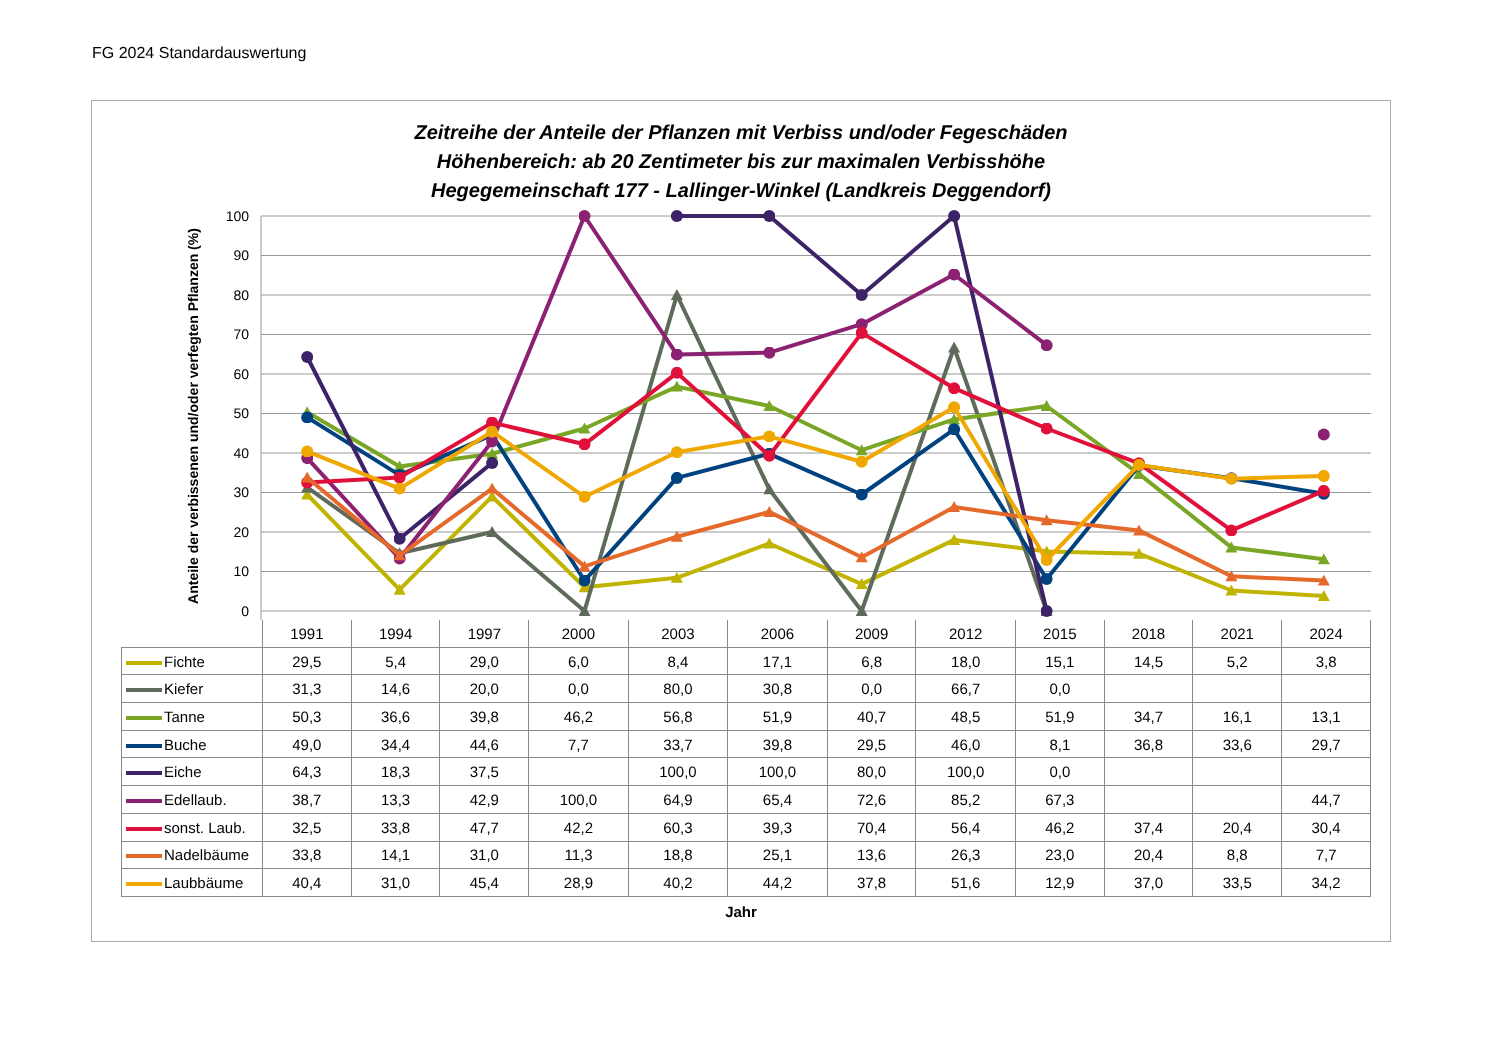FG 2024 Standardauswertung
Zeitreihe der Anteile der Pflanzen mit Verbiss und/oder Fegeschäden
Höhenbereich: ab 20 Zentimeter bis zur maximalen Verbisshöhe
Hegegemeinschaft 177 - Lallinger-Winkel (Landkreis Deggendorf)
100
90
80
70
60
50
40
30
20
10
0
Anteile der verbissenen und/oder verfegten Pflanzen (%)
| | 1991 | 1994 | 1997 | 2000 | 2003 | 2006 | 2009 | 2012 | 2015 | 2018 | 2021 | 2024 |
| --- | --- | --- | --- | --- | --- | --- | --- | --- | --- | --- | --- | --- |
| Fichte | 29,5 | 5,4 | 29,0 | 6,0 | 8,4 | 17,1 | 6,8 | 18,0 | 15,1 | 14,5 | 5,2 | 3,8 |
| Kiefer | 31,3 | 14,6 | 20,0 | 0,0 | 80,0 | 30,8 | 0,0 | 66,7 | 0,0 | | | |
| Tanne | 50,3 | 36,6 | 39,8 | 46,2 | 56,8 | 51,9 | 40,7 | 48,5 | 51,9 | 34,7 | 16,1 | 13,1 |
| Buche | 49,0 | 34,4 | 44,6 | 7,7 | 33,7 | 39,8 | 29,5 | 46,0 | 8,1 | 36,8 | 33,6 | 29,7 |
| Eiche | 64,3 | 18,3 | 37,5 | | 100,0 | 100,0 | 80,0 | 100,0 | 0,0 | | | |
| Edellaub. | 38,7 | 13,3 | 42,9 | 100,0 | 64,9 | 65,4 | 72,6 | 85,2 | 67,3 | | | 44,7 |
| sonst. Laub. | 32,5 | 33,8 | 47,7 | 42,2 | 60,3 | 39,3 | 70,4 | 56,4 | 46,2 | 37,4 | 20,4 | 30,4 |
| Nadelbäume | 33,8 | 14,1 | 31,0 | 11,3 | 18,8 | 25,1 | 13,6 | 26,3 | 23,0 | 20,4 | 8,8 | 7,7 |
| Laubbäume | 40,4 | 31,0 | 45,4 | 28,9 | 40,2 | 44,2 | 37,8 | 51,6 | 12,9 | 37,0 | 33,5 | 34,2 |
Jahr